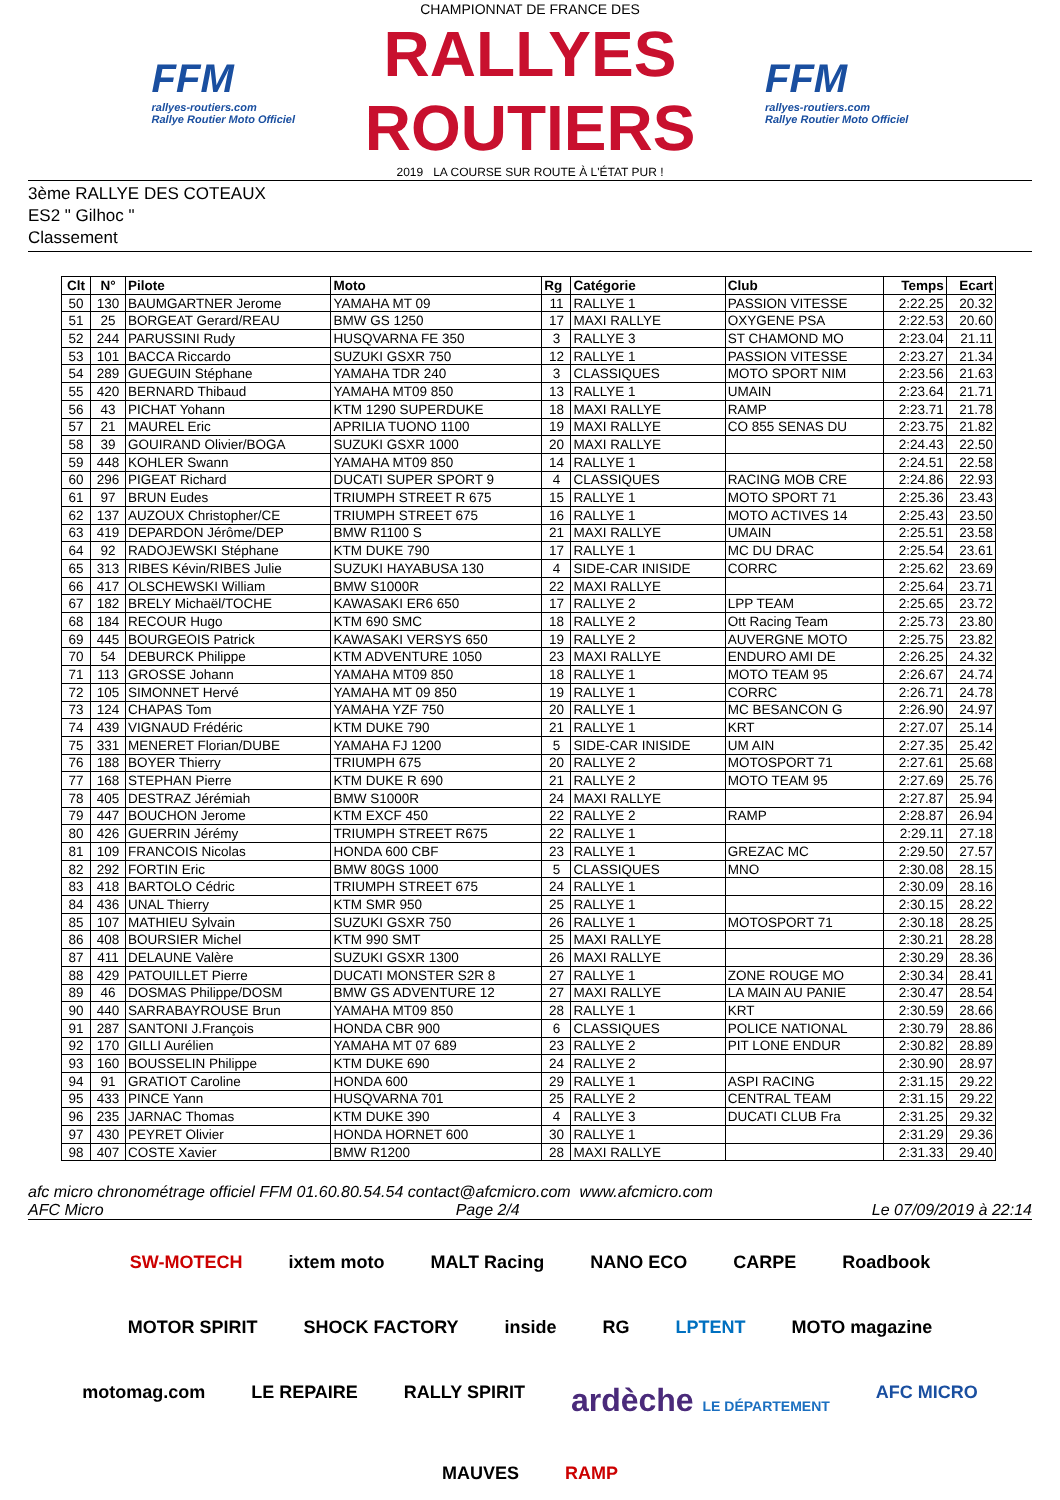FFM
rallyes-routiers.com
Rallye Routier Moto Officiel
CHAMPIONNAT DE FRANCE DES
RALLYES ROUTIERS
2019 LA COURSE SUR ROUTE À L'ÉTAT PUR !
FFM
rallyes-routiers.com
Rallye Routier Moto Officiel
3ème RALLYE DES COTEAUX
ES2 " Gilhoc "
Classement
| Clt | N° | Pilote | Moto | Rg | Catégorie | Club | Temps | Ecart |
| --- | --- | --- | --- | --- | --- | --- | --- | --- |
| 50 | 130 | BAUMGARTNER Jerome | YAMAHA MT 09 | 11 | RALLYE 1 | PASSION VITESSE | 2:22.25 | 20.32 |
| 51 | 25 | BORGEAT Gerard/REAU | BMW GS 1250 | 17 | MAXI RALLYE | OXYGENE PSA | 2:22.53 | 20.60 |
| 52 | 244 | PARUSSINI Rudy | HUSQVARNA FE 350 | 3 | RALLYE 3 | ST CHAMOND MO | 2:23.04 | 21.11 |
| 53 | 101 | BACCA Riccardo | SUZUKI GSXR 750 | 12 | RALLYE 1 | PASSION VITESSE | 2:23.27 | 21.34 |
| 54 | 289 | GUEGUIN Stéphane | YAMAHA TDR 240 | 3 | CLASSIQUES | MOTO SPORT NIM | 2:23.56 | 21.63 |
| 55 | 420 | BERNARD Thibaud | YAMAHA MT09 850 | 13 | RALLYE 1 | UMAIN | 2:23.64 | 21.71 |
| 56 | 43 | PICHAT Yohann | KTM 1290 SUPERDUKE | 18 | MAXI RALLYE | RAMP | 2:23.71 | 21.78 |
| 57 | 21 | MAUREL Eric | APRILIA TUONO 1100 | 19 | MAXI RALLYE | CO 855 SENAS DU | 2:23.75 | 21.82 |
| 58 | 39 | GOUIRAND Olivier/BOGA | SUZUKI GSXR 1000 | 20 | MAXI RALLYE | | 2:24.43 | 22.50 |
| 59 | 448 | KOHLER Swann | YAMAHA MT09 850 | 14 | RALLYE 1 | | 2:24.51 | 22.58 |
| 60 | 296 | PIGEAT Richard | DUCATI SUPER SPORT 9 | 4 | CLASSIQUES | RACING MOB CRE | 2:24.86 | 22.93 |
| 61 | 97 | BRUN Eudes | TRIUMPH STREET R 675 | 15 | RALLYE 1 | MOTO SPORT 71 | 2:25.36 | 23.43 |
| 62 | 137 | AUZOUX Christopher/CE | TRIUMPH STREET 675 | 16 | RALLYE 1 | MOTO ACTIVES 14 | 2:25.43 | 23.50 |
| 63 | 419 | DEPARDON Jérôme/DEP | BMW R1100 S | 21 | MAXI RALLYE | UMAIN | 2:25.51 | 23.58 |
| 64 | 92 | RADOJEWSKI Stéphane | KTM DUKE 790 | 17 | RALLYE 1 | MC DU DRAC | 2:25.54 | 23.61 |
| 65 | 313 | RIBES Kévin/RIBES Julie | SUZUKI HAYABUSA 130 | 4 | SIDE-CAR INISIDE | CORRC | 2:25.62 | 23.69 |
| 66 | 417 | OLSCHEWSKI William | BMW S1000R | 22 | MAXI RALLYE | | 2:25.64 | 23.71 |
| 67 | 182 | BRELY Michaël/TOCHE | KAWASAKI ER6 650 | 17 | RALLYE 2 | LPP TEAM | 2:25.65 | 23.72 |
| 68 | 184 | RECOUR Hugo | KTM 690 SMC | 18 | RALLYE 2 | Ott Racing Team | 2:25.73 | 23.80 |
| 69 | 445 | BOURGEOIS Patrick | KAWASAKI VERSYS 650 | 19 | RALLYE 2 | AUVERGNE MOTO | 2:25.75 | 23.82 |
| 70 | 54 | DEBURCK Philippe | KTM ADVENTURE 1050 | 23 | MAXI RALLYE | ENDURO AMI DE | 2:26.25 | 24.32 |
| 71 | 113 | GROSSE Johann | YAMAHA MT09 850 | 18 | RALLYE 1 | MOTO TEAM 95 | 2:26.67 | 24.74 |
| 72 | 105 | SIMONNET Hervé | YAMAHA MT 09 850 | 19 | RALLYE 1 | CORRC | 2:26.71 | 24.78 |
| 73 | 124 | CHAPAS Tom | YAMAHA YZF 750 | 20 | RALLYE 1 | MC BESANCON G | 2:26.90 | 24.97 |
| 74 | 439 | VIGNAUD Frédéric | KTM DUKE 790 | 21 | RALLYE 1 | KRT | 2:27.07 | 25.14 |
| 75 | 331 | MENERET Florian/DUBE | YAMAHA FJ 1200 | 5 | SIDE-CAR INISIDE | UM AIN | 2:27.35 | 25.42 |
| 76 | 188 | BOYER Thierry | TRIUMPH 675 | 20 | RALLYE 2 | MOTOSPORT 71 | 2:27.61 | 25.68 |
| 77 | 168 | STEPHAN Pierre | KTM DUKE R 690 | 21 | RALLYE 2 | MOTO TEAM 95 | 2:27.69 | 25.76 |
| 78 | 405 | DESTRAZ Jérémiah | BMW S1000R | 24 | MAXI RALLYE | | 2:27.87 | 25.94 |
| 79 | 447 | BOUCHON Jerome | KTM EXCF 450 | 22 | RALLYE 2 | RAMP | 2:28.87 | 26.94 |
| 80 | 426 | GUERRIN Jérémy | TRIUMPH STREET R675 | 22 | RALLYE 1 | | 2:29.11 | 27.18 |
| 81 | 109 | FRANCOIS Nicolas | HONDA 600 CBF | 23 | RALLYE 1 | GREZAC MC | 2:29.50 | 27.57 |
| 82 | 292 | FORTIN Eric | BMW 80GS 1000 | 5 | CLASSIQUES | MNO | 2:30.08 | 28.15 |
| 83 | 418 | BARTOLO Cédric | TRIUMPH STREET 675 | 24 | RALLYE 1 | | 2:30.09 | 28.16 |
| 84 | 436 | UNAL Thierry | KTM SMR 950 | 25 | RALLYE 1 | | 2:30.15 | 28.22 |
| 85 | 107 | MATHIEU Sylvain | SUZUKI GSXR 750 | 26 | RALLYE 1 | MOTOSPORT 71 | 2:30.18 | 28.25 |
| 86 | 408 | BOURSIER Michel | KTM 990 SMT | 25 | MAXI RALLYE | | 2:30.21 | 28.28 |
| 87 | 411 | DELAUNE Valère | SUZUKI GSXR 1300 | 26 | MAXI RALLYE | | 2:30.29 | 28.36 |
| 88 | 429 | PATOUILLET Pierre | DUCATI MONSTER S2R 8 | 27 | RALLYE 1 | ZONE ROUGE MO | 2:30.34 | 28.41 |
| 89 | 46 | DOSMAS Philippe/DOSM | BMW GS ADVENTURE 12 | 27 | MAXI RALLYE | LA MAIN AU PANIE | 2:30.47 | 28.54 |
| 90 | 440 | SARRABAYROUSE Brun | YAMAHA MT09 850 | 28 | RALLYE 1 | KRT | 2:30.59 | 28.66 |
| 91 | 287 | SANTONI J.François | HONDA CBR 900 | 6 | CLASSIQUES | POLICE NATIONAL | 2:30.79 | 28.86 |
| 92 | 170 | GILLI Aurélien | YAMAHA MT 07 689 | 23 | RALLYE 2 | PIT LONE ENDUR | 2:30.82 | 28.89 |
| 93 | 160 | BOUSSELIN Philippe | KTM DUKE 690 | 24 | RALLYE 2 | | 2:30.90 | 28.97 |
| 94 | 91 | GRATIOT Caroline | HONDA 600 | 29 | RALLYE 1 | ASPI RACING | 2:31.15 | 29.22 |
| 95 | 433 | PINCE Yann | HUSQVARNA 701 | 25 | RALLYE 2 | CENTRAL TEAM | 2:31.15 | 29.22 |
| 96 | 235 | JARNAC Thomas | KTM DUKE 390 | 4 | RALLYE 3 | DUCATI CLUB Fra | 2:31.25 | 29.32 |
| 97 | 430 | PEYRET Olivier | HONDA HORNET 600 | 30 | RALLYE 1 | | 2:31.29 | 29.36 |
| 98 | 407 | COSTE Xavier | BMW R1200 | 28 | MAXI RALLYE | | 2:31.33 | 29.40 |
afc micro chronométrage officiel FFM 01.60.80.54.54 contact@afcmicro.com www.afcmicro.com
AFC Micro Page 2/4 Le 07/09/2019 à 22:14
SW-MOTECH ixtem moto MALT Racing NANO ECO CARPE Roadbook MOTOR SPIRIT SHOCK FACTORY inside RG LPTENT MOTO magazine motomag.com LE REPAIRE RALLY SPIRIT ardèche LE DÉPARTEMENT AFC MICRO MAUVES RAMP